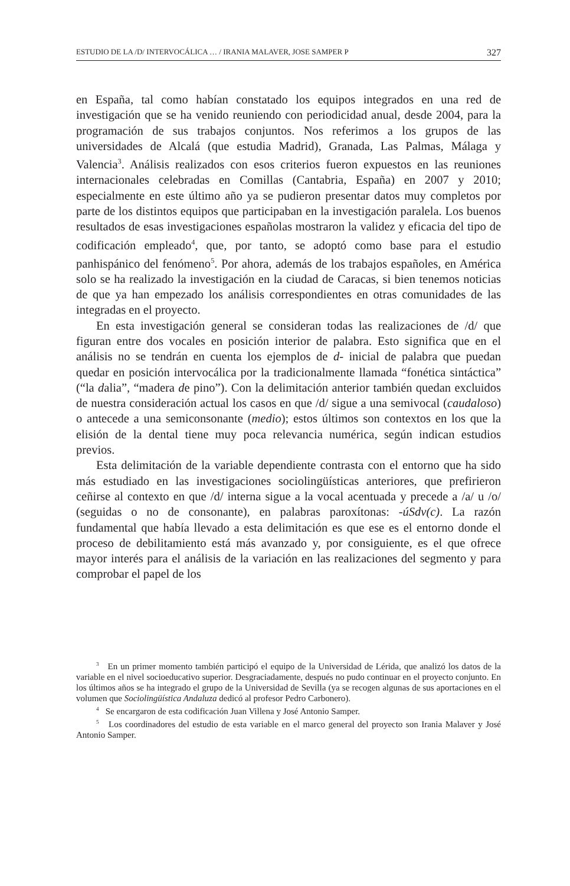ESTUDIO DE LA /D/ INTERVOCÁLICA … / IRANIA MALAVER, JOSE SAMPER P 327
en España, tal como habían constatado los equipos integrados en una red de investigación que se ha venido reuniendo con periodicidad anual, desde 2004, para la programación de sus trabajos conjuntos. Nos referimos a los grupos de las universidades de Alcalá (que estudia Madrid), Granada, Las Palmas, Málaga y Valencia<sup>3</sup>. Análisis realizados con esos criterios fueron expuestos en las reuniones internacionales celebradas en Comillas (Cantabria, España) en 2007 y 2010; especialmente en este último año ya se pudieron presentar datos muy completos por parte de los distintos equipos que participaban en la investigación paralela. Los buenos resultados de esas investigaciones españolas mostraron la validez y eficacia del tipo de codificación empleado<sup>4</sup>, que, por tanto, se adoptó como base para el estudio panhispánico del fenómeno<sup>5</sup>. Por ahora, además de los trabajos españoles, en América solo se ha realizado la investigación en la ciudad de Caracas, si bien tenemos noticias de que ya han empezado los análisis correspondientes en otras comunidades de las integradas en el proyecto.
En esta investigación general se consideran todas las realizaciones de /d/ que figuran entre dos vocales en posición interior de palabra. Esto significa que en el análisis no se tendrán en cuenta los ejemplos de d- inicial de palabra que puedan quedar en posición intervocálica por la tradicionalmente llamada “fonética sintáctica” (“la dalia”, “madera de pino”). Con la delimitación anterior también quedan excluidos de nuestra consideración actual los casos en que /d/ sigue a una semivocal (caudaloso) o antecede a una semiconsonante (medio); estos últimos son contextos en los que la elisión de la dental tiene muy poca relevancia numérica, según indican estudios previos.
Esta delimitación de la variable dependiente contrasta con el entorno que ha sido más estudiado en las investigaciones sociolingüísticas anteriores, que prefirieron ceñirse al contexto en que /d/ interna sigue a la vocal acentuada y precede a /a/ u /o/ (seguidas o no de consonante), en palabras paroxítonas: -úSdv(c). La razón fundamental que había llevado a esta delimitación es que ese es el entorno donde el proceso de debilitamiento está más avanzado y, por consiguiente, es el que ofrece mayor interés para el análisis de la variación en las realizaciones del segmento y para comprobar el papel de los
<sup>3</sup> En un primer momento también participó el equipo de la Universidad de Lérida, que analizó los datos de la variable en el nivel socioeducativo superior. Desgraciadamente, después no pudo continuar en el proyecto conjunto. En los últimos años se ha integrado el grupo de la Universidad de Sevilla (ya se recogen algunas de sus aportaciones en el volumen que Sociolingüística Andaluza dedicó al profesor Pedro Carbonero).
<sup>4</sup> Se encargaron de esta codificación Juan Villena y José Antonio Samper.
<sup>5</sup> Los coordinadores del estudio de esta variable en el marco general del proyecto son Irania Malaver y José Antonio Samper.